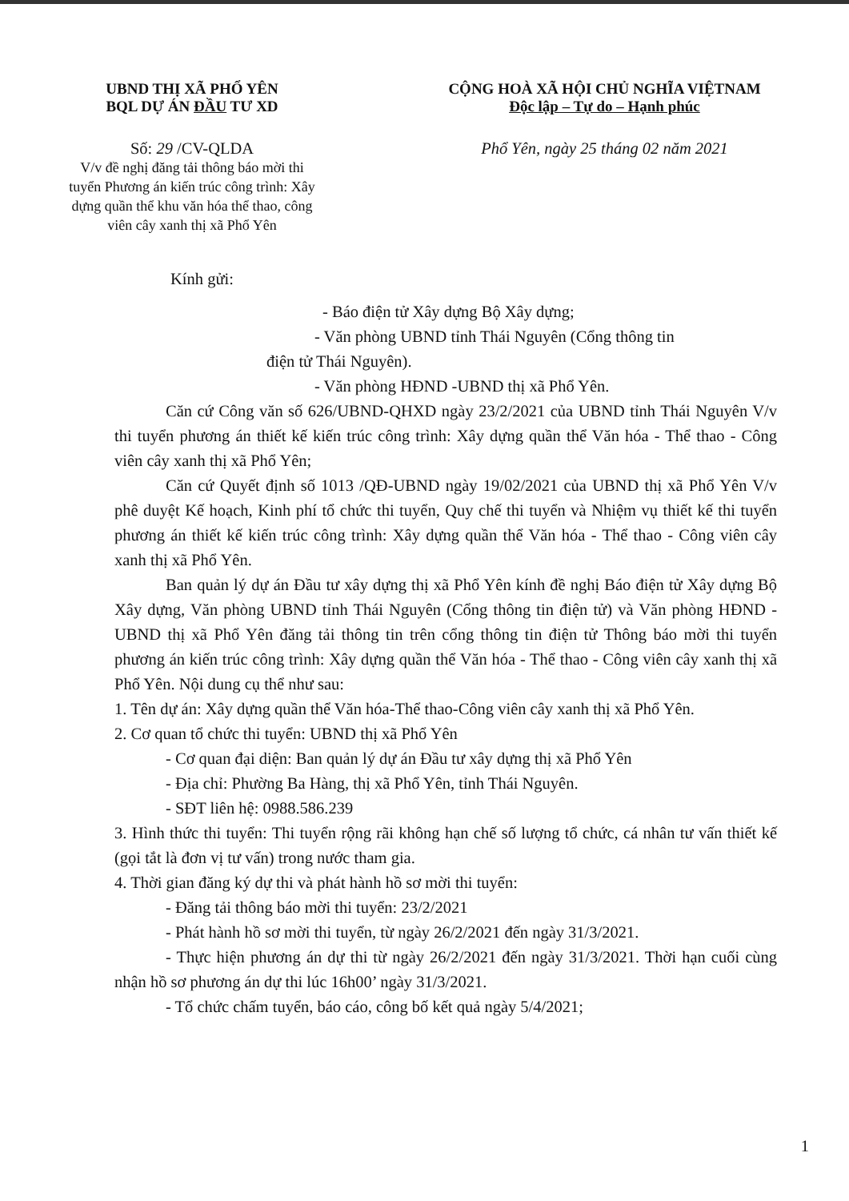UBND THỊ XÃ PHỔ YÊN
BQL DỰ ÁN ĐẦU TƯ XD
Số: 29 /CV-QLDA
V/v đề nghị đăng tải thông báo mời thi tuyển Phương án kiến trúc công trình: Xây dựng quần thể khu văn hóa thể thao, công viên cây xanh thị xã Phổ Yên
CỘNG HOÀ XÃ HỘI CHỦ NGHĨA VIỆTNAM
Độc lập – Tự do – Hạnh phúc
Phổ Yên, ngày 25 tháng 02 năm 2021
Kính gửi:
- Báo điện tử Xây dựng Bộ Xây dựng;
- Văn phòng UBND tỉnh Thái Nguyên (Cổng thông tin
điện tử Thái Nguyên).
- Văn phòng HĐND -UBND thị xã Phổ Yên.
Căn cứ Công văn số 626/UBND-QHXD ngày 23/2/2021 của UBND tỉnh Thái Nguyên V/v thi tuyển phương án thiết kế kiến trúc công trình: Xây dựng quần thể Văn hóa - Thể thao - Công viên cây xanh thị xã Phổ Yên;
Căn cứ Quyết định số 1013 /QĐ-UBND ngày 19/02/2021 của UBND thị xã Phổ Yên V/v phê duyệt Kế hoạch, Kinh phí tổ chức thi tuyển, Quy chế thi tuyển và Nhiệm vụ thiết kế thi tuyển phương án thiết kế kiến trúc công trình: Xây dựng quần thể Văn hóa - Thể thao - Công viên cây xanh thị xã Phổ Yên.
Ban quản lý dự án Đầu tư xây dựng thị xã Phổ Yên kính đề nghị Báo điện tử Xây dựng Bộ Xây dựng, Văn phòng UBND tỉnh Thái Nguyên (Cổng thông tin điện tử) và Văn phòng HĐND -UBND thị xã Phổ Yên đăng tải thông tin trên cổng thông tin điện tử Thông báo mời thi tuyển phương án kiến trúc công trình: Xây dựng quần thể Văn hóa - Thể thao - Công viên cây xanh thị xã Phổ Yên. Nội dung cụ thể như sau:
1. Tên dự án: Xây dựng quần thể Văn hóa-Thể thao-Công viên cây xanh thị xã Phổ Yên.
2. Cơ quan tổ chức thi tuyển: UBND thị xã Phổ Yên
- Cơ quan đại diện: Ban quản lý dự án Đầu tư xây dựng thị xã Phổ Yên
- Địa chỉ: Phường Ba Hàng, thị xã Phổ Yên, tỉnh Thái Nguyên.
- SĐT liên hệ: 0988.586.239
3. Hình thức thi tuyển: Thi tuyển rộng rãi không hạn chế số lượng tổ chức, cá nhân tư vấn thiết kế (gọi tắt là đơn vị tư vấn) trong nước tham gia.
4. Thời gian đăng ký dự thi và phát hành hồ sơ mời thi tuyển:
- Đăng tải thông báo mời thi tuyển: 23/2/2021
- Phát hành hồ sơ mời thi tuyển, từ ngày 26/2/2021 đến ngày 31/3/2021.
- Thực hiện phương án dự thi từ ngày 26/2/2021 đến ngày 31/3/2021. Thời hạn cuối cùng nhận hồ sơ phương án dự thi lúc 16h00’ ngày 31/3/2021.
- Tổ chức chấm tuyển, báo cáo, công bố kết quả ngày 5/4/2021;
1